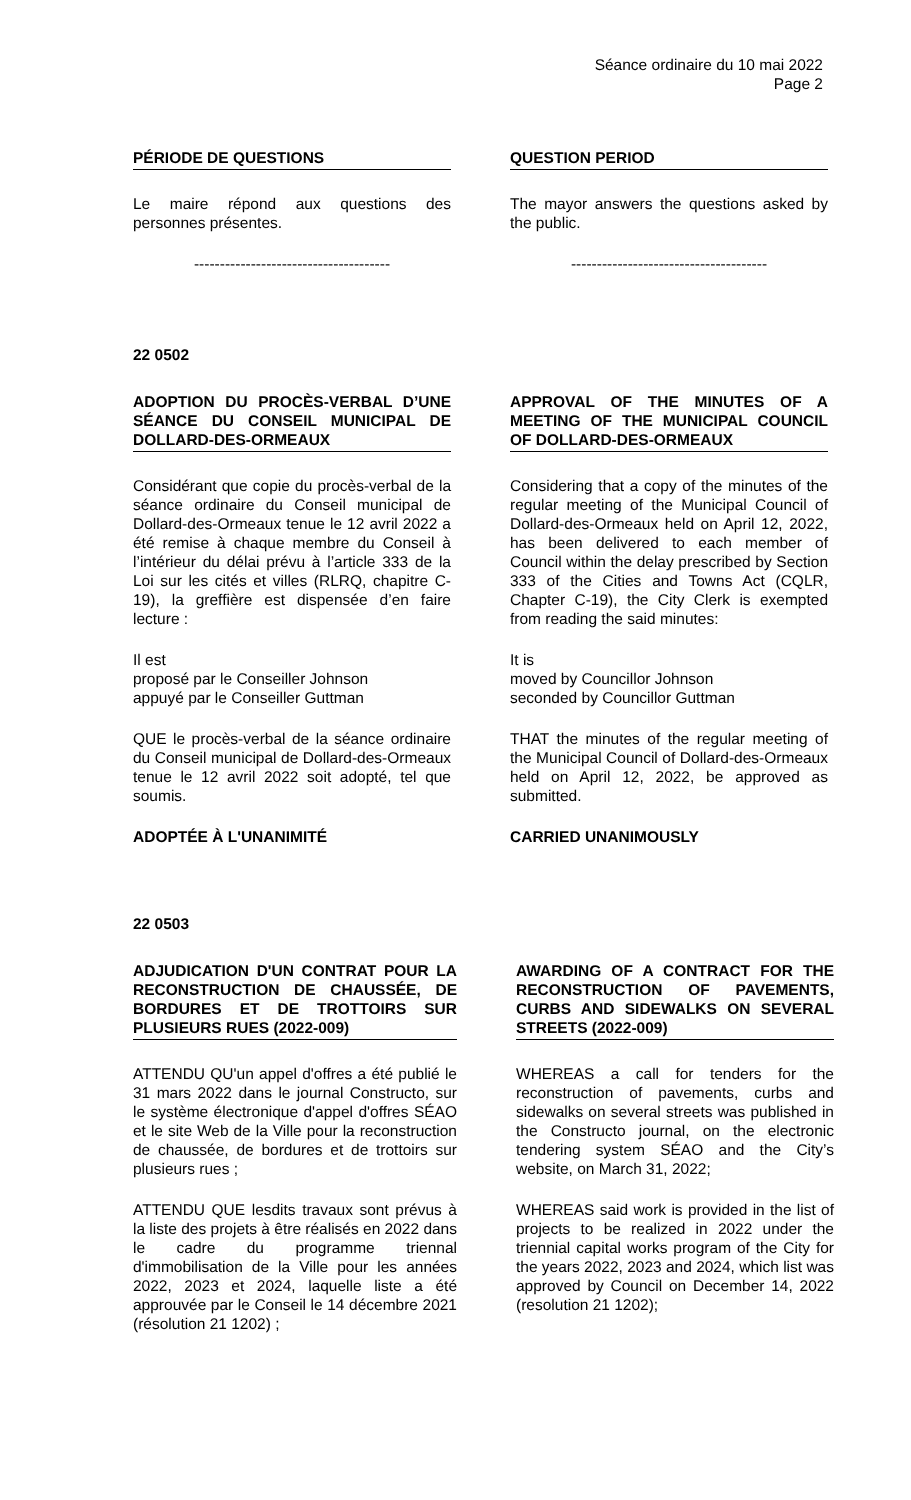Séance ordinaire du 10 mai 2022
Page 2
PÉRIODE DE QUESTIONS
Le maire répond aux questions des personnes présentes.
--------------------------------------
QUESTION PERIOD
The mayor answers the questions asked by the public.
--------------------------------------
22 0502
ADOPTION DU PROCÈS-VERBAL D’UNE SÉANCE DU CONSEIL MUNICIPAL DE DOLLARD-DES-ORMEAUX
Considérant que copie du procès-verbal de la séance ordinaire du Conseil municipal de Dollard-des-Ormeaux tenue le 12 avril 2022 a été remise à chaque membre du Conseil à l’intérieur du délai prévu à l’article 333 de la Loi sur les cités et villes (RLRQ, chapitre C-19), la greffière est dispensée d’en faire lecture :
Il est
proposé par le Conseiller Johnson
appuyé par le Conseiller Guttman
QUE le procès-verbal de la séance ordinaire du Conseil municipal de Dollard-des-Ormeaux tenue le 12 avril 2022 soit adopté, tel que soumis.
ADOPTÉE À L'UNANIMITÉ
APPROVAL OF THE MINUTES OF A MEETING OF THE MUNICIPAL COUNCIL OF DOLLARD-DES-ORMEAUX
Considering that a copy of the minutes of the regular meeting of the Municipal Council of Dollard-des-Ormeaux held on April 12, 2022, has been delivered to each member of Council within the delay prescribed by Section 333 of the Cities and Towns Act (CQLR, Chapter C-19), the City Clerk is exempted from reading the said minutes:
It is
moved by Councillor Johnson
seconded by Councillor Guttman
THAT the minutes of the regular meeting of the Municipal Council of Dollard-des-Ormeaux held on April 12, 2022, be approved as submitted.
CARRIED UNANIMOUSLY
22 0503
ADJUDICATION D'UN CONTRAT POUR LA RECONSTRUCTION DE CHAUSSÉE, DE BORDURES ET DE TROTTOIRS SUR PLUSIEURS RUES (2022-009)
ATTENDU QU'un appel d'offres a été publié le 31 mars 2022 dans le journal Constructo, sur le système électronique d'appel d'offres SÉAO et le site Web de la Ville pour la reconstruction de chaussée, de bordures et de trottoirs sur plusieurs rues ;
ATTENDU QUE lesdits travaux sont prévus à la liste des projets à être réalisés en 2022 dans le cadre du programme triennal d'immobilisation de la Ville pour les années 2022, 2023 et 2024, laquelle liste a été approuvée par le Conseil le 14 décembre 2021 (résolution 21 1202) ;
AWARDING OF A CONTRACT FOR THE RECONSTRUCTION OF PAVEMENTS, CURBS AND SIDEWALKS ON SEVERAL STREETS (2022-009)
WHEREAS a call for tenders for the reconstruction of pavements, curbs and sidewalks on several streets was published in the Constructo journal, on the electronic tendering system SÉAO and the City’s website, on March 31, 2022;
WHEREAS said work is provided in the list of projects to be realized in 2022 under the triennial capital works program of the City for the years 2022, 2023 and 2024, which list was approved by Council on December 14, 2022 (resolution 21 1202);